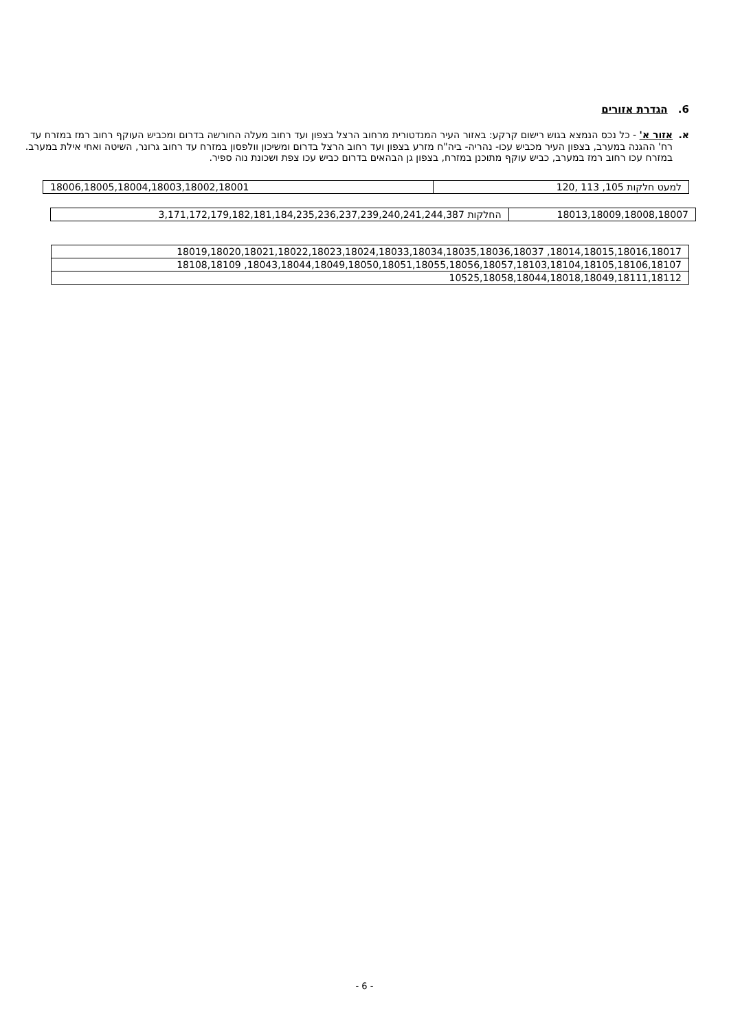6. הגדרת אזורים
א. אזור א' - כל נכס הנמצא בגוש רישום קרקע: באזור העיר המנדטורית מרחוב הרצל בצפון ועד רחוב מעלה החורשה בדרום ומכביש העוקף רחוב רמז במזרח עד רח' ההגנה במערב, בצפון העיר מכביש עכו- נהריה- ביה"ח מזרע בצפון ועד רחוב הרצל בדרום ומשיכון וולפסון במזרח עד רחוב גרונר, השיטה ואחי אילת במערב. במזרח עכו רחוב רמז במערב, כביש עוקף מתוכנן במזרח, בצפון גן הבהאים בדרום כביש עכו צפת ושכונת נוה ספיר.
| למעט חלקות 105, 113 ,120 | 18006,18005,18004,18003,18002,18001 |
| 18013,18009,18008,18007 | החלקות 3,171,172,179,182,181,184,235,236,237,239,240,241,244,387 |
| 18014,18015,18016,18017, 18019,18020,18021,18022,18023,18024,18033,18034,18035,18036,18037 |
| 18043,18044,18049,18050,18051,18055,18056,18057,18103,18104,18105,18106,18107, 18108,18109 |
| 10525,18058,18044,18018,18049,18111,18112 |
- 6 -